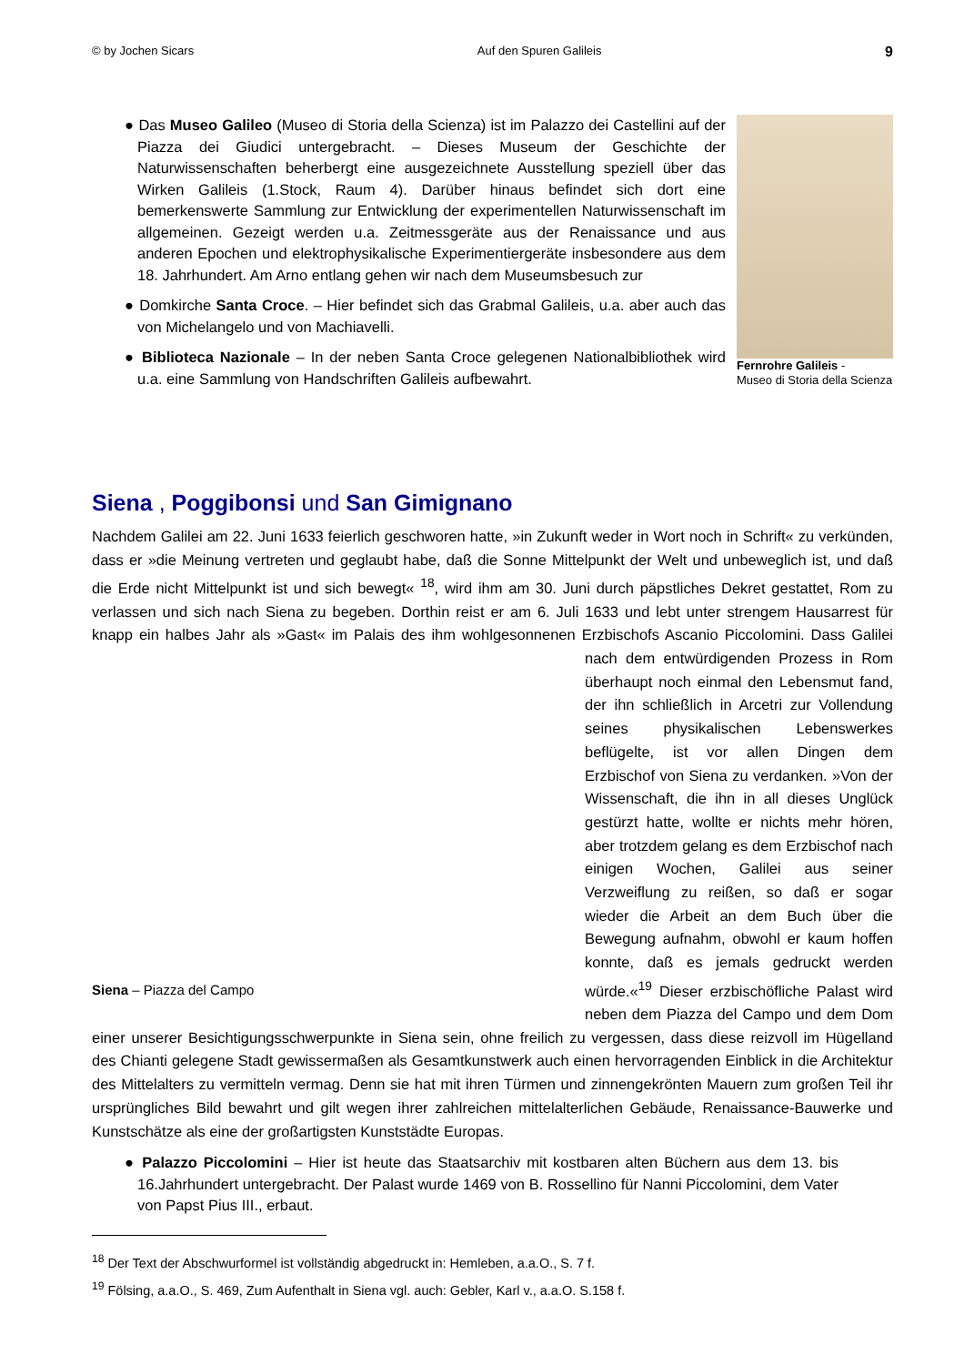© by Jochen Sicars Auf den Spuren Galileis 9
● Das Museo Galileo (Museo di Storia della Scienza) ist im Palazzo dei Castellini auf der Piazza dei Giudici untergebracht. – Dieses Museum der Geschichte der Naturwissenschaften beherbergt eine ausgezeichnete Ausstellung speziell über das Wirken Galileis (1.Stock, Raum 4). Darüber hinaus befindet sich dort eine bemerkenswerte Sammlung zur Entwicklung der experimentellen Naturwissenschaft im allgemeinen. Gezeigt werden u.a. Zeitmessgeräte aus der Renaissance und aus anderen Epochen und elektrophysikalische Experimentiergeräte insbesondere aus dem 18. Jahrhundert. Am Arno entlang gehen wir nach dem Museumsbesuch zur
● Domkirche Santa Croce. – Hier befindet sich das Grabmal Galileis, u.a. aber auch das von Michelangelo und von Machiavelli.
● Biblioteca Nazionale – In der neben Santa Croce gelegenen Nationalbibliothek wird u.a. eine Sammlung von Handschriften Galileis aufbewahrt.
Fernrohre Galileis -
Museo di Storia della Scienza
Siena , Poggibonsi und San Gimignano
Nachdem Galilei am 22. Juni 1633 feierlich geschworen hatte, »in Zukunft weder in Wort noch in Schrift« zu verkünden, dass er »die Meinung vertreten und geglaubt habe, daß die Sonne Mittelpunkt der Welt und unbeweglich ist, und daß die Erde nicht Mittelpunkt ist und sich bewegt« <sup>18</sup>, wird ihm am 30. Juni durch päpstliches Dekret gestattet, Rom zu verlassen und sich nach Siena zu begeben. Dorthin reist er am 6. Juli 1633 und lebt unter strengem Hausarrest für knapp ein halbes Jahr als »Gast« im Palais des ihm wohlgesonnenen Erzbi Siena – Piazza del Campo schofs Ascanio Piccolomini. Dass Galilei nach dem entwürdigenden Prozess in Rom überhaupt noch einmal den Lebensmut fand, der ihn schließlich in Arcetri zur Vollendung seines physikalischen Lebenswerkes beflügelte, ist vor allen Dingen dem Erzbischof von Siena zu verdanken. »Von der Wissenschaft, die ihn in all dieses Unglück gestürzt hatte, wollte er nichts mehr hören, aber trotzdem gelang es dem Erzbischof nach einigen Wochen, Galilei aus seiner Verzweiflung zu reißen, so daß er sogar wieder die Arbeit an dem Buch über die Bewegung aufnahm, obwohl er kaum hoffen konnte, daß es jemals gedruckt werden würde.«<sup>19</sup> Dieser erzbischöfliche Palast wird neben dem Piazza del Campo und dem Dom einer unserer Besichtigungsschwerpunkte in Siena sein, ohne freilich zu vergessen, dass diese reizvoll im Hügelland des Chianti gelegene Stadt gewissermaßen als Gesamtkunstwerk auch einen hervorragenden Einblick in die Architektur des Mittelalters zu vermitteln vermag. Denn sie hat mit ihren Türmen und zinnengekrönten Mauern zum großen Teil ihr ursprüngliches Bild bewahrt und gilt wegen ihrer zahlreichen mittelalterlichen Gebäude, Renaissance-Bauwerke und Kunstschätze als eine der großartigsten Kunststädte Europas.
● Palazzo Piccolomini – Hier ist heute das Staatsarchiv mit kostbaren alten Büchern aus dem 13. bis 16.Jahrhundert untergebracht. Der Palast wurde 1469 von B. Rossellino für Nanni Piccolomini, dem Vater von Papst Pius III., erbaut.
<sup>18</sup> Der Text der Abschwurformel ist vollständig abgedruckt in: Hemleben, a.a.O., S. 7 f.
<sup>19</sup> Fölsing, a.a.O., S. 469, Zum Aufenthalt in Siena vgl. auch: Gebler, Karl v., a.a.O. S.158 f.